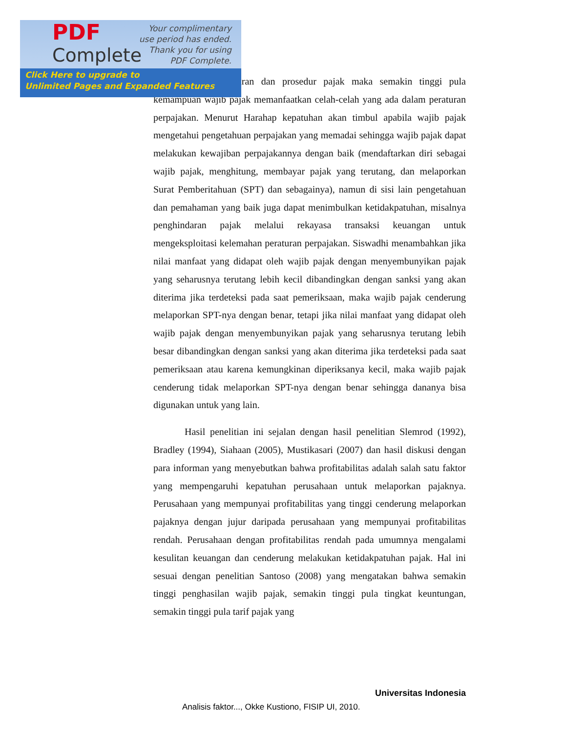pajak tentang peraturan dan prosedur pajak maka semakin tinggi pula kemampuan wajib pajak memanfaatkan celah-celah yang ada dalam peraturan perpajakan. Menurut Harahap kepatuhan akan timbul apabila wajib pajak mengetahui pengetahuan perpajakan yang memadai sehingga wajib pajak dapat melakukan kewajiban perpajakannya dengan baik (mendaftarkan diri sebagai wajib pajak, menghitung, membayar pajak yang terutang, dan melaporkan Surat Pemberitahuan (SPT) dan sebagainya), namun di sisi lain pengetahuan dan pemahaman yang baik juga dapat menimbulkan ketidakpatuhan, misalnya penghindaran pajak melalui rekayasa transaksi keuangan untuk mengeksploitasi kelemahan peraturan perpajakan. Siswadhi menambahkan jika nilai manfaat yang didapat oleh wajib pajak dengan menyembunyikan pajak yang seharusnya terutang lebih kecil dibandingkan dengan sanksi yang akan diterima jika terdeteksi pada saat pemeriksaan, maka wajib pajak cenderung melaporkan SPT-nya dengan benar, tetapi jika nilai manfaat yang didapat oleh wajib pajak dengan menyembunyikan pajak yang seharusnya terutang lebih besar dibandingkan dengan sanksi yang akan diterima jika terdeteksi pada saat pemeriksaan atau karena kemungkinan diperiksanya kecil, maka wajib pajak cenderung tidak melaporkan SPT-nya dengan benar sehingga dananya bisa digunakan untuk yang lain.
Hasil penelitian ini sejalan dengan hasil penelitian Slemrod (1992), Bradley (1994), Siahaan (2005), Mustikasari (2007) dan hasil diskusi dengan para informan yang menyebutkan bahwa profitabilitas adalah salah satu faktor yang mempengaruhi kepatuhan perusahaan untuk melaporkan pajaknya. Perusahaan yang mempunyai profitabilitas yang tinggi cenderung melaporkan pajaknya dengan jujur daripada perusahaan yang mempunyai profitabilitas rendah. Perusahaan dengan profitabilitas rendah pada umumnya mengalami kesulitan keuangan dan cenderung melakukan ketidakpatuhan pajak. Hal ini sesuai dengan penelitian Santoso (2008) yang mengatakan bahwa semakin tinggi penghasilan wajib pajak, semakin tinggi pula tingkat keuntungan, semakin tinggi pula tarif pajak yang
PDF
Complete
Your complimentary
use period has ended.
Thank you for using
PDF Complete.
Click Here to upgrade to
Unlimited Pages and Expanded Features
Universitas Indonesia
Analisis faktor..., Okke Kustiono, FISIP UI, 2010.